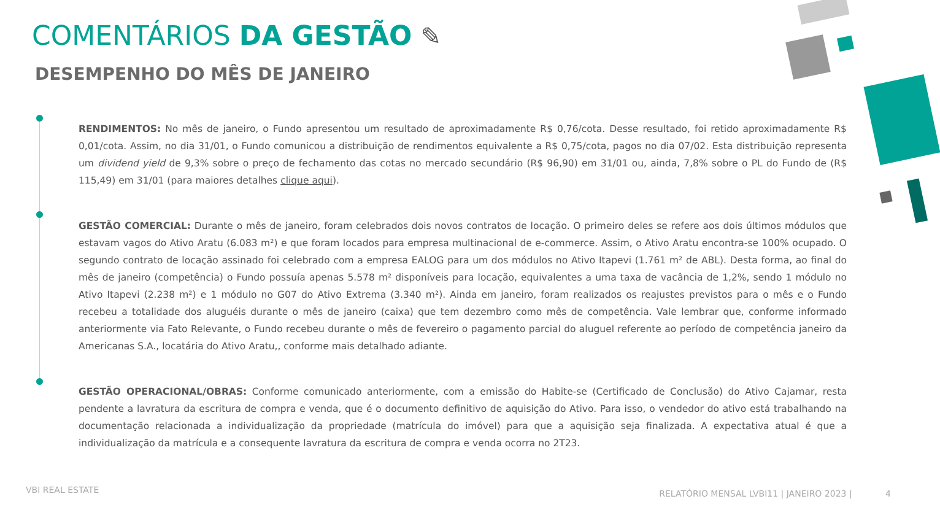COMENTÁRIOS DA GESTÃO ✎
DESEMPENHO DO MÊS DE JANEIRO
RENDIMENTOS: No mês de janeiro, o Fundo apresentou um resultado de aproximadamente R$ 0,76/cota. Desse resultado, foi retido aproximadamente R$ 0,01/cota. Assim, no dia 31/01, o Fundo comunicou a distribuição de rendimentos equivalente a R$ 0,75/cota, pagos no dia 07/02. Esta distribuição representa um dividend yield de 9,3% sobre o preço de fechamento das cotas no mercado secundário (R$ 96,90) em 31/01 ou, ainda, 7,8% sobre o PL do Fundo de (R$ 115,49) em 31/01 (para maiores detalhes clique aqui).
GESTÃO COMERCIAL: Durante o mês de janeiro, foram celebrados dois novos contratos de locação. O primeiro deles se refere aos dois últimos módulos que estavam vagos do Ativo Aratu (6.083 m²) e que foram locados para empresa multinacional de e-commerce. Assim, o Ativo Aratu encontra-se 100% ocupado. O segundo contrato de locação assinado foi celebrado com a empresa EALOG para um dos módulos no Ativo Itapevi (1.761 m² de ABL). Desta forma, ao final do mês de janeiro (competência) o Fundo possuía apenas 5.578 m² disponíveis para locação, equivalentes a uma taxa de vacância de 1,2%, sendo 1 módulo no Ativo Itapevi (2.238 m²) e 1 módulo no G07 do Ativo Extrema (3.340 m²). Ainda em janeiro, foram realizados os reajustes previstos para o mês e o Fundo recebeu a totalidade dos aluguéis durante o mês de janeiro (caixa) que tem dezembro como mês de competência. Vale lembrar que, conforme informado anteriormente via Fato Relevante, o Fundo recebeu durante o mês de fevereiro o pagamento parcial do aluguel referente ao período de competência janeiro da Americanas S.A., locatária do Ativo Aratu,, conforme mais detalhado adiante.
GESTÃO OPERACIONAL/OBRAS: Conforme comunicado anteriormente, com a emissão do Habite-se (Certificado de Conclusão) do Ativo Cajamar, resta pendente a lavratura da escritura de compra e venda, que é o documento definitivo de aquisição do Ativo. Para isso, o vendedor do ativo está trabalhando na documentação relacionada a individualização da propriedade (matrícula do imóvel) para que a aquisição seja finalizada. A expectativa atual é que a individualização da matrícula e a consequente lavratura da escritura de compra e venda ocorra no 2T23.
VBI REAL ESTATE
RELATÓRIO MENSAL LVBI11 | JANEIRO 2023 | 4